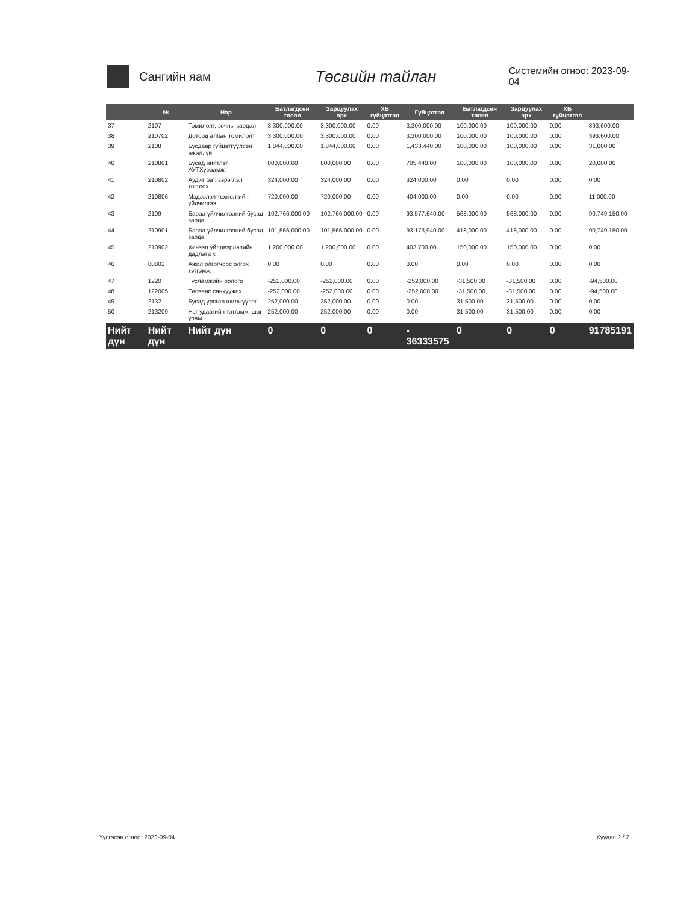Сангийн яам
Төсвийн тайлан
Системийн огноо: 2023-09-04
| | № | Нэр | Батлагдсен төсөв | Зарцуулах эрх | ХБ гүйцэтгэл | Гүйцэтгэл | Батлагдсен төсөв | Зарцуулах эрх | ХБ гүйцэтгэл | |
| --- | --- | --- | --- | --- | --- | --- | --- | --- | --- | --- |
| 37 | 2107 | Томилолт, зочны зардал | 3,300,000.00 | 3,300,000.00 | 0.00 | 3,300,000.00 | 100,000.00 | 100,000.00 | 0.00 | 393,600.00 |
| 38 | 210702 | Дотоод албан томилолт | 3,300,000.00 | 3,300,000.00 | 0.00 | 3,300,000.00 | 100,000.00 | 100,000.00 | 0.00 | 393,600.00 |
| 39 | 2108 | Бусдаар гүйцэтгүүлсэн ажил, үй | 1,844,000.00 | 1,844,000.00 | 0.00 | 1,433,440.00 | 100,000.00 | 100,000.00 | 0.00 | 31,000.00 |
| 40 | 210801 | Бусад нийтлэг АУТХураамж | 800,000.00 | 800,000.00 | 0.00 | 705,440.00 | 100,000.00 | 100,000.00 | 0.00 | 20,000.00 |
| 41 | 210802 | Аудит бат, зэрэглэл тогтоох | 324,000.00 | 324,000.00 | 0.00 | 324,000.00 | 0.00 | 0.00 | 0.00 | 0.00 |
| 42 | 210806 | Мэдээлэл технолгийн үйлчилгээ | 720,000.00 | 720,000.00 | 0.00 | 404,000.00 | 0.00 | 0.00 | 0.00 | 11,000.00 |
| 43 | 2109 | Бараа үйлчилгээний бусад зарда | 102,766,000.00 | 102,766,000.00 | 0.00 | 93,577,640.00 | 568,000.00 | 568,000.00 | 0.00 | 90,749,150.00 |
| 44 | 210901 | Бараа үйлчилгээний бусад зарда | 101,566,000.00 | 101,566,000.00 | 0.00 | 93,173,940.00 | 418,000.00 | 418,000.00 | 0.00 | 90,749,150.00 |
| 45 | 210902 | Хичээл үйлдвэрлэлийн дадлага х | 1,200,000.00 | 1,200,000.00 | 0.00 | 403,700.00 | 150,000.00 | 150,000.00 | 0.00 | 0.00 |
| 46 | 80802 | Ажил олгогчоос олгох тэтгэмж, | 0.00 | 0.00 | 0.00 | 0.00 | 0.00 | 0.00 | 0.00 | 0.00 |
| 47 | 1220 | Тусламжийн орлого | -252,000.00 | -252,000.00 | 0.00 | -252,000.00 | -31,500.00 | -31,500.00 | 0.00 | -94,500.00 |
| 48 | 122005 | Төсвөөс санхүүжих | -252,000.00 | -252,000.00 | 0.00 | -252,000.00 | -31,500.00 | -31,500.00 | 0.00 | -94,500.00 |
| 49 | 2132 | Бусад урсгал шилжүүлэг | 252,000.00 | 252,000.00 | 0.00 | 0.00 | 31,500.00 | 31,500.00 | 0.00 | 0.00 |
| 50 | 213209 | Нэг удаагийн тэтгэмж, шаг урам | 252,000.00 | 252,000.00 | 0.00 | 0.00 | 31,500.00 | 31,500.00 | 0.00 | 0.00 |
| Нийт дүн | Нийт дүн | Нийт дүн | 0 | 0 | 0 | - 36333575 | 0 | 0 | 0 | 91785191 |
Үүсгэсэн огноо: 2023-09-04 Хуудас 2 / 2